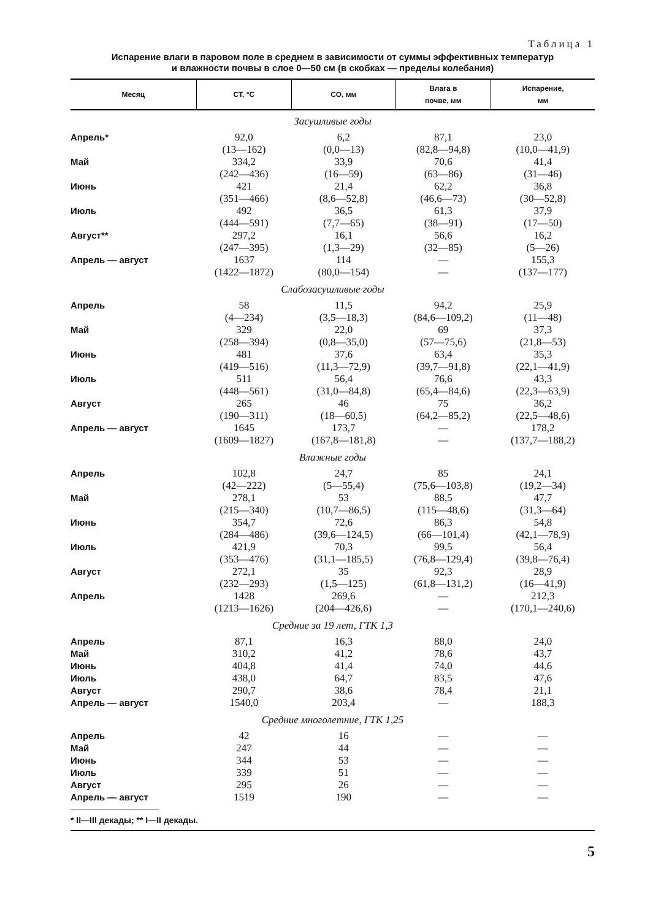Таблица 1
Испарение влаги в паровом поле в среднем в зависимости от суммы эффективных температур
и влажности почвы в слое 0—50 см (в скобках — пределы колебания)
| Месяц | СТ, °С | СО, мм | Влага в почве, мм | Испарение, мм |
| --- | --- | --- | --- | --- |
| Засушливые годы | | | | |
| Апрель* | 92,0 (13—162) | 6,2 (0,0—13) | 87,1 (82,8—94,8) | 23,0 (10,0—41,9) |
| Май | 334,2 (242—436) | 33,9 (16—59) | 70,6 (63—86) | 41,4 (31—46) |
| Июнь | 421 (351—466) | 21,4 (8,6—52,8) | 62,2 (46,6—73) | 36,8 (30—52,8) |
| Июль | 492 (444—591) | 36,5 (7,7—65) | 61,3 (38—91) | 37,9 (17—50) |
| Август** | 297,2 (247—395) | 16,1 (1,3—29) | 56,6 (32—85) | 16,2 (5—26) |
| Апрель — август | 1637 (1422—1872) | 114 (80,0—154) | — — | 155,3 (137—177) |
| Слабозасушливые годы | | | | |
| Апрель | 58 (4—234) | 11,5 (3,5—18,3) | 94,2 (84,6—109,2) | 25,9 (11—48) |
| Май | 329 (258—394) | 22,0 (0,8—35,0) | 69 (57—75,6) | 37,3 (21,8—53) |
| Июнь | 481 (419—516) | 37,6 (11,3—72,9) | 63,4 (39,7—91,8) | 35,3 (22,1—41,9) |
| Июль | 511 (448—561) | 56,4 (31,0—84,8) | 76,6 (65,4—84,6) | 43,3 (22,3—63,9) |
| Август | 265 (190—311) | 46 (18—60,5) | 75 (64,2—85,2) | 36,2 (22,5—48,6) |
| Апрель — август | 1645 (1609—1827) | 173,7 (167,8—181,8) | — — | 178,2 (137,7—188,2) |
| Влажные годы | | | | |
| Апрель | 102,8 (42—222) | 24,7 (5—55,4) | 85 (75,6—103,8) | 24,1 (19,2—34) |
| Май | 278,1 (215—340) | 53 (10,7—86,5) | 88,5 (115—48,6) | 47,7 (31,3—64) |
| Июнь | 354,7 (284—486) | 72,6 (39,6—124,5) | 86,3 (66—101,4) | 54,8 (42,1—78,9) |
| Июль | 421,9 (353—476) | 70,3 (31,1—185,5) | 99,5 (76,8—129,4) | 56,4 (39,8—76,4) |
| Август | 272,1 (232—293) | 35 (1,5—125) | 92,3 (61,8—131,2) | 28,9 (16—41,9) |
| Апрель | 1428 (1213—1626) | 269,6 (204—426,6) | — — | 212,3 (170,1—240,6) |
| Средние за 19 лет, ГТК 1,3 | | | | |
| Апрель | 87,1 | 16,3 | 88,0 | 24,0 |
| Май | 310,2 | 41,2 | 78,6 | 43,7 |
| Июнь | 404,8 | 41,4 | 74,0 | 44,6 |
| Июль | 438,0 | 64,7 | 83,5 | 47,6 |
| Август | 290,7 | 38,6 | 78,4 | 21,1 |
| Апрель — август | 1540,0 | 203,4 | — | 188,3 |
| Средние многолетние, ГТК 1,25 | | | | |
| Апрель | 42 | 16 | — | — |
| Май | 247 | 44 | — | — |
| Июнь | 344 | 53 | — | — |
| Июль | 339 | 51 | — | — |
| Август | 295 | 26 | — | — |
| Апрель — август | 1519 | 190 | — | — |
* II—III декады; ** I—II декады.
5